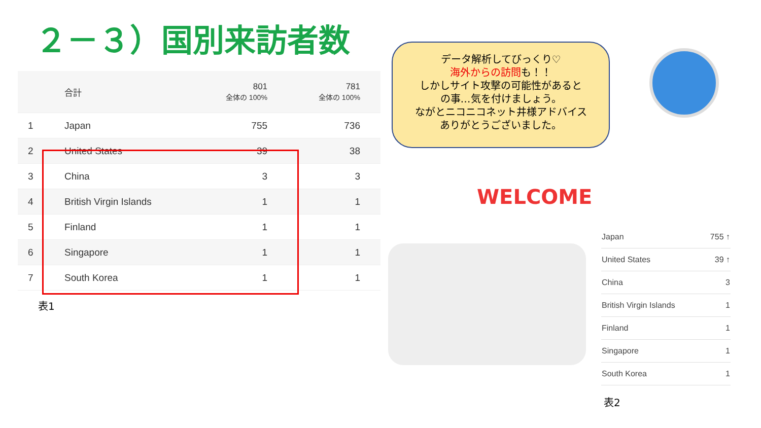２－３）国別来訪者数
| | 合計 | 801 全体の 100% | 781 全体の 100% |
| 1 | Japan | 755 | 736 |
| 2 | United States | 39 | 38 |
| 3 | China | 3 | 3 |
| 4 | British Virgin Islands | 1 | 1 |
| 5 | Finland | 1 | 1 |
| 6 | Singapore | 1 | 1 |
| 7 | South Korea | 1 | 1 |
表1
データ解析してびっくり♡
海外からの訪問も！！
しかしサイト攻撃の可能性があると
の事…気を付けましょう。
ながとニコニコネット井様アドバイス
ありがとうございました。
WELCOME
| Japan | 755 ↑ |
| United States | 39 ↑ |
| China | 3 |
| British Virgin Islands | 1 |
| Finland | 1 |
| Singapore | 1 |
| South Korea | 1 |
表2